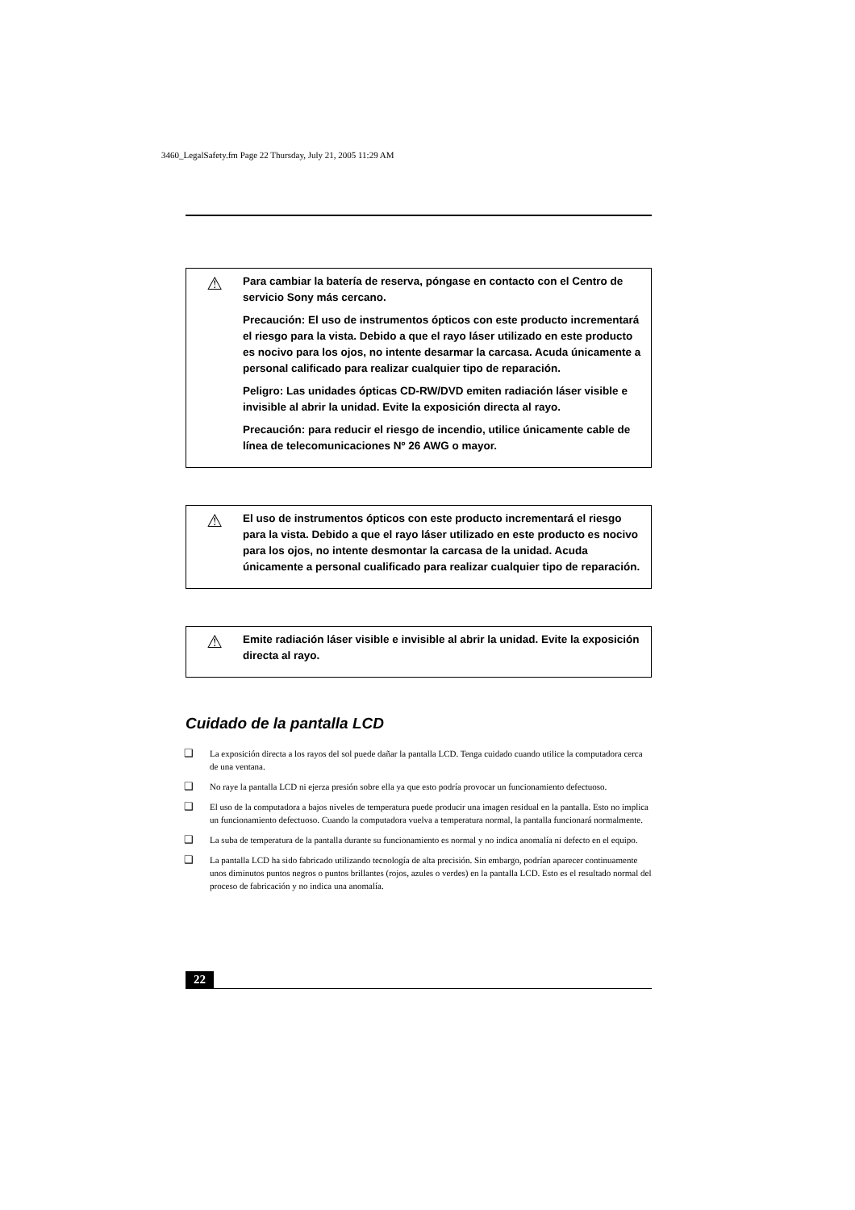3460_LegalSafety.fm Page 22 Thursday, July 21, 2005 11:29 AM
⚠
Para cambiar la batería de reserva, póngase en contacto con el Centro de servicio Sony más cercano.
Precaución: El uso de instrumentos ópticos con este producto incrementará el riesgo para la vista. Debido a que el rayo láser utilizado en este producto es nocivo para los ojos, no intente desarmar la carcasa. Acuda únicamente a personal calificado para realizar cualquier tipo de reparación.
Peligro: Las unidades ópticas CD-RW/DVD emiten radiación láser visible e invisible al abrir la unidad. Evite la exposición directa al rayo.
Precaución: para reducir el riesgo de incendio, utilice únicamente cable de línea de telecomunicaciones Nº 26 AWG o mayor.
⚠
El uso de instrumentos ópticos con este producto incrementará el riesgo para la vista. Debido a que el rayo láser utilizado en este producto es nocivo para los ojos, no intente desmontar la carcasa de la unidad. Acuda únicamente a personal cualificado para realizar cualquier tipo de reparación.
⚠
Emite radiación láser visible e invisible al abrir la unidad. Evite la exposición directa al rayo.
Cuidado de la pantalla LCD
❑ La exposición directa a los rayos del sol puede dañar la pantalla LCD. Tenga cuidado cuando utilice la computadora cerca de una ventana.
❑ No raye la pantalla LCD ni ejerza presión sobre ella ya que esto podría provocar un funcionamiento defectuoso.
❑ El uso de la computadora a bajos niveles de temperatura puede producir una imagen residual en la pantalla. Esto no implica un funcionamiento defectuoso. Cuando la computadora vuelva a temperatura normal, la pantalla funcionará normalmente.
❑ La suba de temperatura de la pantalla durante su funcionamiento es normal y no indica anomalía ni defecto en el equipo.
❑ La pantalla LCD ha sido fabricado utilizando tecnología de alta precisión. Sin embargo, podrían aparecer continuamente unos diminutos puntos negros o puntos brillantes (rojos, azules o verdes) en la pantalla LCD. Esto es el resultado normal del proceso de fabricación y no indica una anomalía.
22